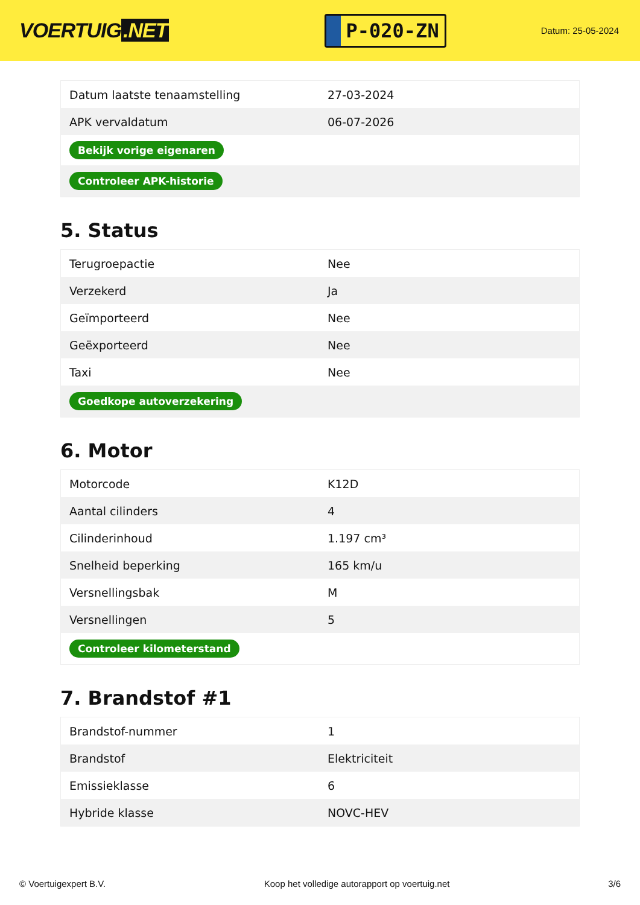VOERTUIG.NET
P-020-ZN
Datum: 25-05-2024
| Datum laatste tenaamstelling | 27-03-2024 |
| APK vervaldatum | 06-07-2026 |
| Bekijk vorige eigenaren | |
| Controleer APK-historie | |
5. Status
| Terugroepactie | Nee |
| Verzekerd | Ja |
| Geïmporteerd | Nee |
| Geëxporteerd | Nee |
| Taxi | Nee |
| Goedkope autoverzekering | |
6. Motor
| Motorcode | K12D |
| Aantal cilinders | 4 |
| Cilinderinhoud | 1.197 cm³ |
| Snelheid beperking | 165 km/u |
| Versnellingsbak | M |
| Versnellingen | 5 |
| Controleer kilometerstand | |
7. Brandstof #1
| Brandstof-nummer | 1 |
| Brandstof | Elektriciteit |
| Emissieklasse | 6 |
| Hybride klasse | NOVC-HEV |
© Voertuigexpert B.V. Koop het volledige autorapport op voertuig.net 3/6